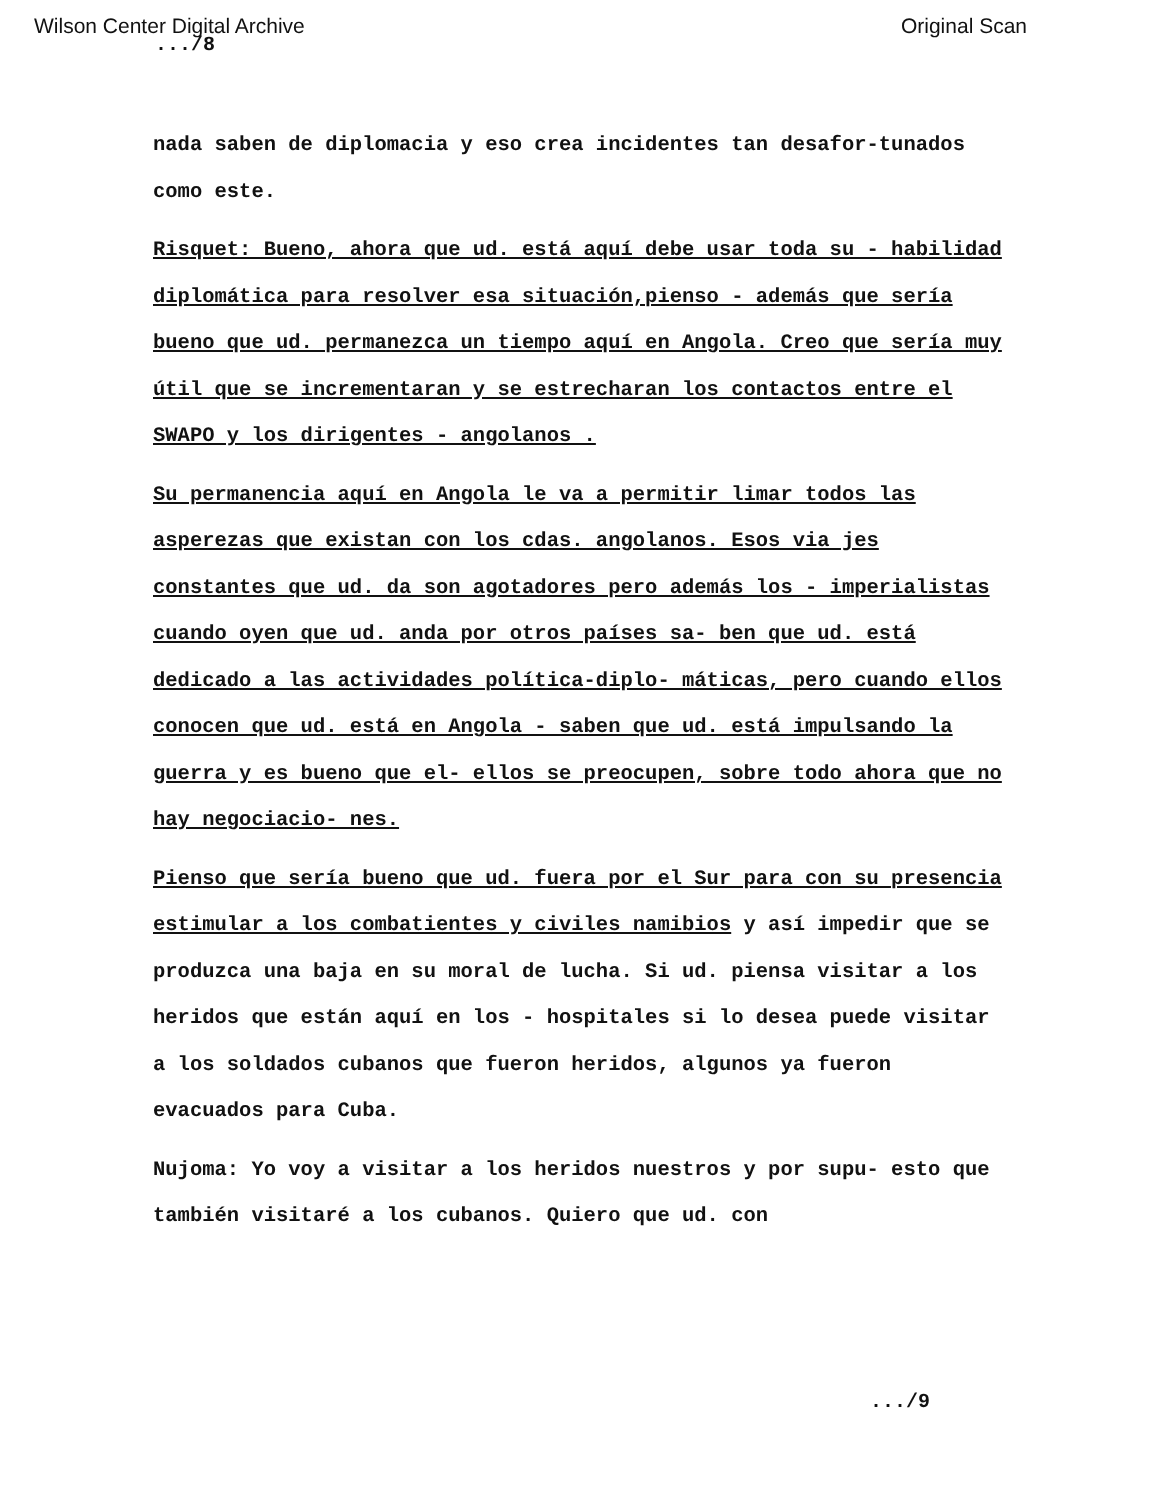Wilson Center Digital Archive Original Scan
.../8
nada saben de diplomacia y eso crea incidentes tan desafor-tunados como este.
Risquet: Bueno, ahora que ud. está aquí debe usar toda su - habilidad diplomática para resolver esa situación,pienso - además que sería bueno que ud. permanezca un tiempo aquí en Angola. Creo que sería muy útil que se incrementaran y se estrecharan los contactos entre el SWAPO y los dirigentes - angolanos .
Su permanencia aquí en Angola le va a permitir limar todos las asperezas que existan con los cdas. angolanos. Esos via jes constantes que ud. da son agotadores pero además los - imperialistas cuando oyen que ud. anda por otros países sa- ben que ud. está dedicado a las actividades política-diplo- máticas, pero cuando ellos conocen que ud. está en Angola - saben que ud. está impulsando la guerra y es bueno que el- ellos se preocupen, sobre todo ahora que no hay negociacio- nes.
Pienso que sería bueno que ud. fuera por el Sur para con su presencia estimular a los combatientes y civiles namibios y así impedir que se produzca una baja en su moral de lucha. Si ud. piensa visitar a los heridos que están aquí en los - hospitales si lo desea puede visitar a los soldados cubanos que fueron heridos, algunos ya fueron evacuados para Cuba.
Nujoma: Yo voy a visitar a los heridos nuestros y por supu- esto que también visitaré a los cubanos. Quiero que ud. con
.../9